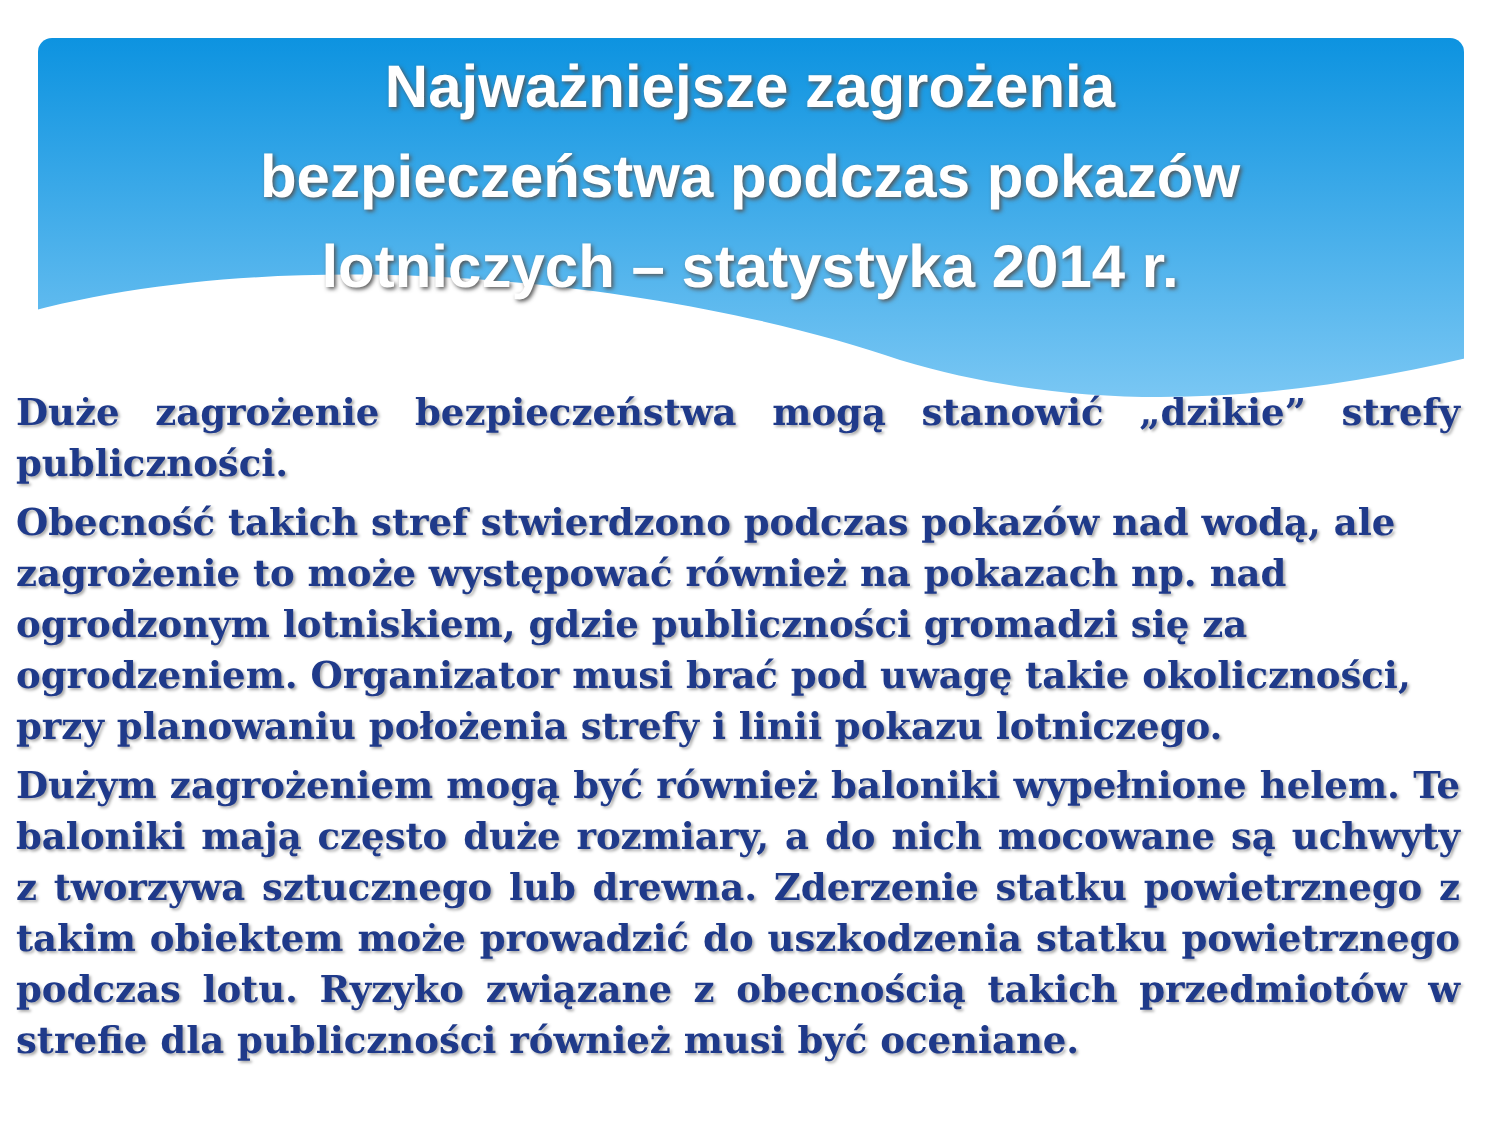Najważniejsze zagrożenia bezpieczeństwa podczas pokazów lotniczych – statystyka 2014 r.
Duże zagrożenie bezpieczeństwa mogą stanowić „dzikie” strefy publiczności.
Obecność takich stref stwierdzono podczas pokazów nad wodą, ale zagrożenie to może występować również na pokazach np. nad ogrodzonym lotniskiem, gdzie publiczności gromadzi się za ogrodzeniem. Organizator musi brać pod uwagę takie okoliczności, przy planowaniu położenia strefy i linii pokazu lotniczego.
Dużym zagrożeniem mogą być również baloniki wypełnione helem. Te baloniki mają często duże rozmiary, a do nich mocowane są uchwyty z tworzywa sztucznego lub drewna. Zderzenie statku powietrznego z takim obiektem może prowadzić do uszkodzenia statku powietrznego podczas lotu. Ryzyko związane z obecnością takich przedmiotów w strefie dla publiczności również musi być oceniane.